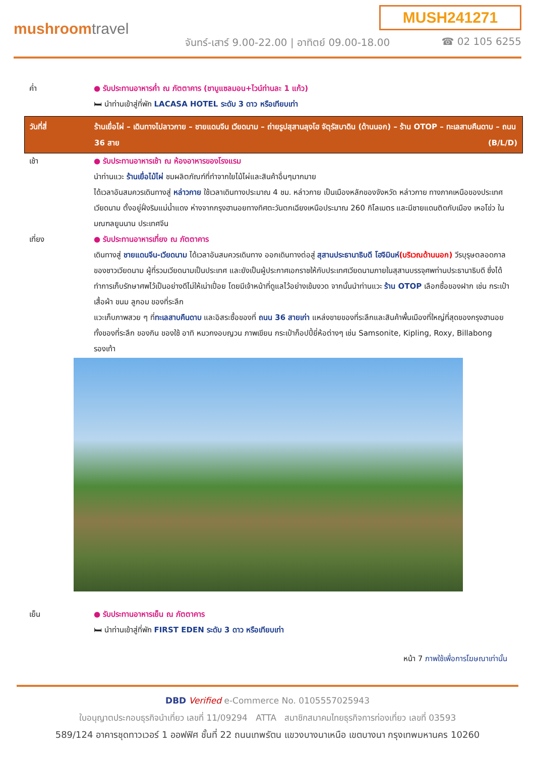MUSH241271
mushroomtravel
จันทร์-เสาร์ 9.00-22.00 | อาทิตย์ 09.00-18.00
☎ 02 105 6255
ค่ำ ● รับประทานอาหารค่ำ ณ ภัตตาคาร (ชาบูแซลมอน+ไวน์ท่านละ 1 แก้ว)
🛏 นำท่านเข้าสู่ที่พัก LACASA HOTEL ระดับ 3 ดาว หรือเทียบเท่า
วันที่สี่ ร้านเยื่อไผ่ – เดินทางไปลาวกาย – ชายแดนจีน เวียดนาม – ถ่ายรูปสุสานลุงโฮ จัตุรัสบาดิน (ด้านนอก) – ร้าน OTOP – ทะเลสาบคืนดาบ – ถนน 36 สาย (B/L/D)
เช้า ● รับประทานอาหารเช้า ณ ห้องอาหารของโรงแรม
นำท่านแวะ ร้านเยื่อไม้ไผ่ ชมผลิตภัณฑ์ที่ทำจากใยไม้ไผ่และสินค้าอื่นๆมากมาย
ได้เวลาอันสมควรเดินทางสู่ หล่าวกาย ใช้เวลาเดินทางประมาณ 4 ชม. หล่าวกาย เป็นเมืองหลักของจังหวัด หล่าวกาย ทางภาคเหนือของประเทศเวียดนาม ตั้งอยู่ฝั่งริมแม่น้ำแดง ห่างจากกรุงฮานอยทางทิศตะวันตกเฉียงเหนือประมาณ 260 กิโลเมตร และมีชายแดนติดกับเมือง เหอโข่ว ในมณฑลยูนนาน ประเทศจีน
เที่ยง ● รับประทานอาหารเที่ยง ณ ภัตตาคาร
เดินทางสู่ ชายแดนจีน-เวียดนาม ได้เวลาอันสมควรเดินทาง ออกเดินทางต่อสู่ สุสานประธานาธิบดี โฮจิมินห์(บริเวณด้านนอก) วีรบุรุษตลอดกาลของชาวเวียดนาม ผู้ที่รวมเวียดนามเป็นประเทศ และยังเป็นผู้ประกาศเอกราชให้กับประเทศเวียดนามภายในสุสานบรรจุศพท่านประธานาธิบดี ซึ่งได้ทำการเก็บรักษาศพไว้เป็นอย่างดีไม่ให้เน่าเปื่อย โดยมีเจ้าหน้าที่ดูแลไว้อย่างเข้มงวด จากนั้นนำท่านแวะ ร้าน OTOP เลือกซื้อของฝาก เช่น กระเป๋า เสื้อผ้า ขนม ลูกอม ของที่ระลึก
แวะเก็บภาพสวย ๆ ที่ทะเลสาบคืนดาบ และอิสระซื้อของที่ ถนน 36 สายเก่า แหล่งขายของที่ระลึกและสินค้าพื้นเมืองที่ใหญ่ที่สุดของกรุงฮานอย ทั้งของที่ระลึก ของกิน ของใช้ อาทิ หมวกงอบญวน ภาพเขียน กระเป๋าก็อปปี้ยี่ห้อต่างๆ เช่น Samsonite, Kipling, Roxy, Billabong รองเท้า
เย็น ● รับประทานอาหารเย็น ณ ภัตตาคาร
🛏 นำท่านเข้าสู่ที่พัก FIRST EDEN ระดับ 3 ดาว หรือเทียบเท่า
หน้า 7 ภาพใช้เพื่อการโฆษณาเท่านั้น
DBD Verified e-Commerce No. 0105557025943
ใบอนุญาตประกอบธุรกิจนำเที่ยว เลขที่ 11/09294 ATTA สมาชิกสมาคมไทยธุรกิจการท่องเที่ยว เลขที่ 03593
589/124 อาคารชุดทาวเวอร์ 1 ออฟฟิศ ชั้นที่ 22 ถนนเทพรัตน แขวงบางนาเหนือ เขตบางนา กรุงเทพมหานคร 10260